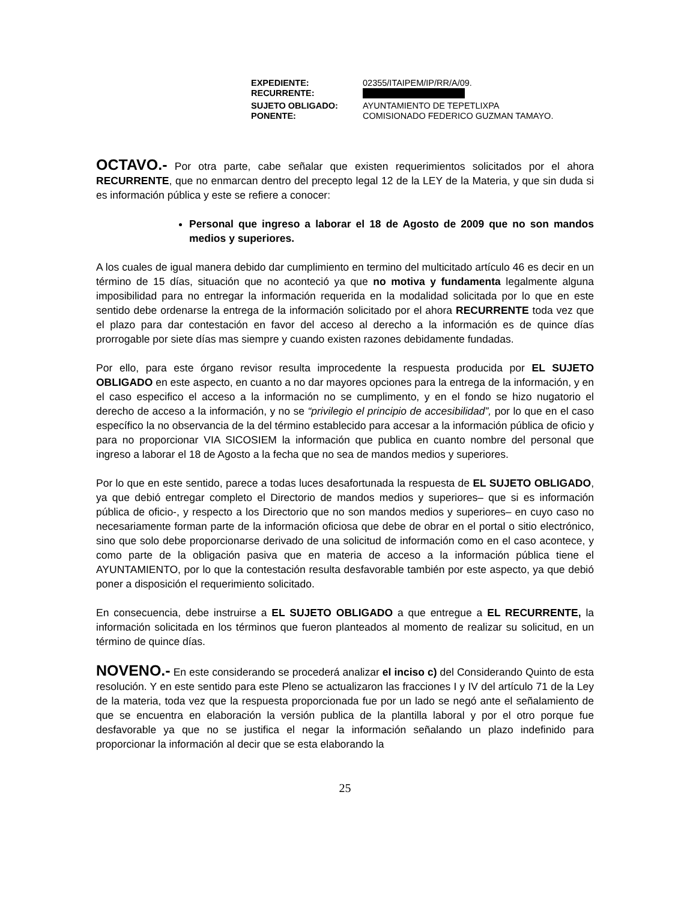| EXPEDIENTE: | 02355/ITAIPEM/IP/RR/A/09. |
| RECURRENTE: | |
| SUJETO OBLIGADO: | AYUNTAMIENTO DE TEPETLIXPA |
| PONENTE: | COMISIONADO FEDERICO GUZMAN TAMAYO. |
OCTAVO.- Por otra parte, cabe señalar que existen requerimientos solicitados por el ahora RECURRENTE, que no enmarcan dentro del precepto legal 12 de la LEY de la Materia, y que sin duda si es información pública y este se refiere a conocer:
Personal que ingreso a laborar el 18 de Agosto de 2009 que no son mandos medios y superiores.
A los cuales de igual manera debido dar cumplimiento en termino del multicitado artículo 46 es decir en un término de 15 días, situación que no aconteció ya que no motiva y fundamenta legalmente alguna imposibilidad para no entregar la información requerida en la modalidad solicitada por lo que en este sentido debe ordenarse la entrega de la información solicitado por el ahora RECURRENTE toda vez que el plazo para dar contestación en favor del acceso al derecho a la información es de quince días prorrogable por siete días mas siempre y cuando existen razones debidamente fundadas.
Por ello, para este órgano revisor resulta improcedente la respuesta producida por EL SUJETO OBLIGADO en este aspecto, en cuanto a no dar mayores opciones para la entrega de la información, y en el caso especifico el acceso a la información no se cumplimento, y en el fondo se hizo nugatorio el derecho de acceso a la información, y no se “privilegio el principio de accesibilidad”, por lo que en el caso específico la no observancia de la del término establecido para accesar a la información pública de oficio y para no proporcionar VIA SICOSIEM la información que publica en cuanto nombre del personal que ingreso a laborar el 18 de Agosto a la fecha que no sea de mandos medios y superiores.
Por lo que en este sentido, parece a todas luces desafortunada la respuesta de EL SUJETO OBLIGADO, ya que debió entregar completo el Directorio de mandos medios y superiores– que si es información pública de oficio-, y respecto a los Directorio que no son mandos medios y superiores– en cuyo caso no necesariamente forman parte de la información oficiosa que debe de obrar en el portal o sitio electrónico, sino que solo debe proporcionarse derivado de una solicitud de información como en el caso acontece, y como parte de la obligación pasiva que en materia de acceso a la información pública tiene el AYUNTAMIENTO, por lo que la contestación resulta desfavorable también por este aspecto, ya que debió poner a disposición el requerimiento solicitado.
En consecuencia, debe instruirse a EL SUJETO OBLIGADO a que entregue a EL RECURRENTE, la información solicitada en los términos que fueron planteados al momento de realizar su solicitud, en un término de quince días.
NOVENO.- En este considerando se procederá analizar el inciso c) del Considerando Quinto de esta resolución. Y en este sentido para este Pleno se actualizaron las fracciones I y IV del artículo 71 de la Ley de la materia, toda vez que la respuesta proporcionada fue por un lado se negó ante el señalamiento de que se encuentra en elaboración la versión publica de la plantilla laboral y por el otro porque fue desfavorable ya que no se justifica el negar la información señalando un plazo indefinido para proporcionar la información al decir que se esta elaborando la
25